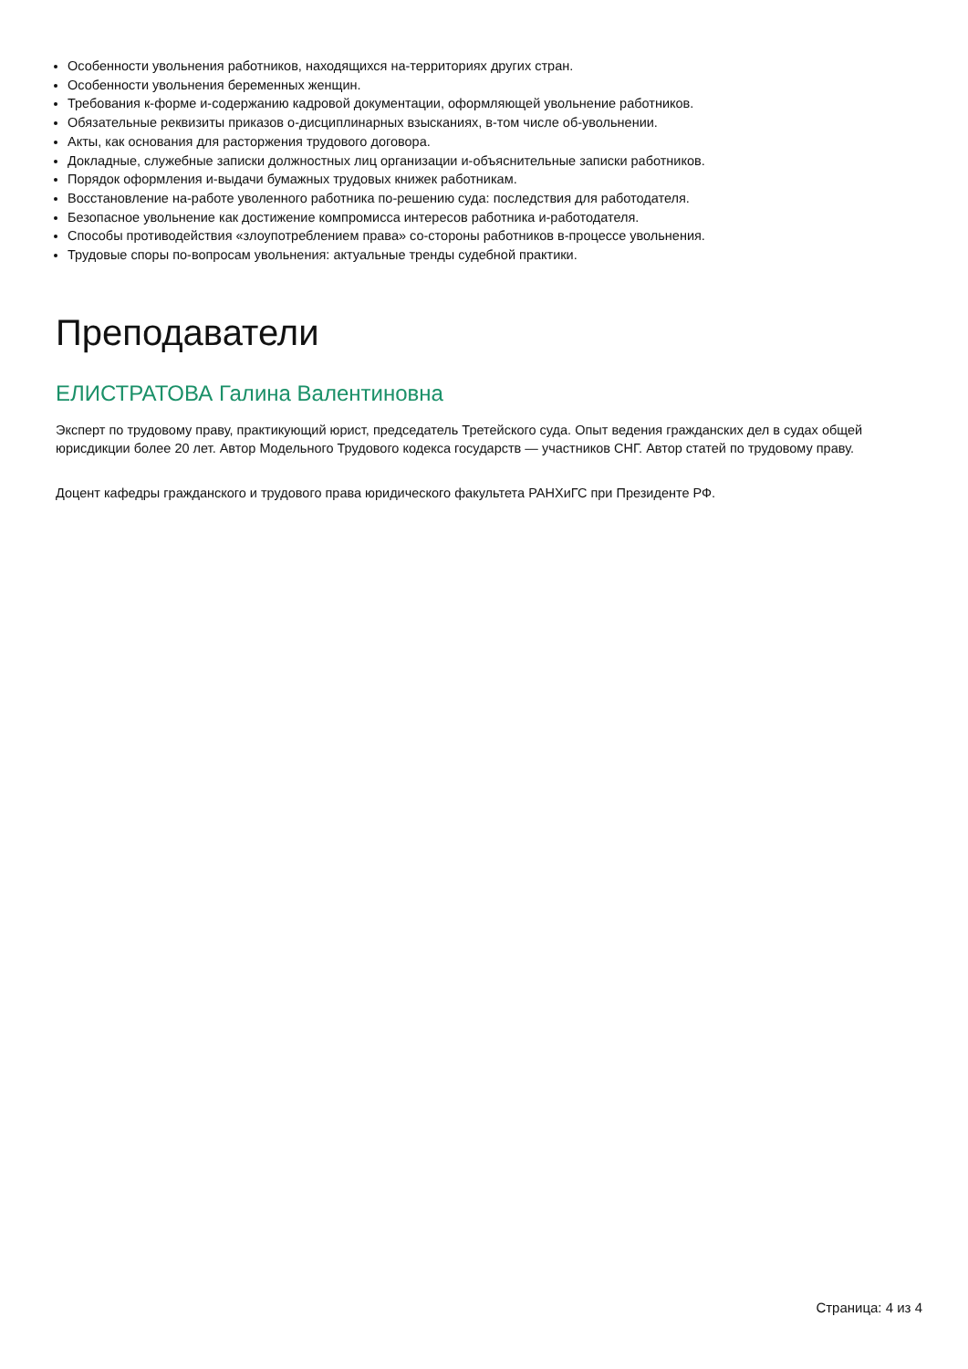Особенности увольнения работников, находящихся на-территориях других стран.
Особенности увольнения беременных женщин.
Требования к-форме и-содержанию кадровой документации, оформляющей увольнение работников.
Обязательные реквизиты приказов о-дисциплинарных взысканиях, в-том числе об-увольнении.
Акты, как основания для расторжения трудового договора.
Докладные, служебные записки должностных лиц организации и-объяснительные записки работников.
Порядок оформления и-выдачи бумажных трудовых книжек работникам.
Восстановление на-работе уволенного работника по-решению суда: последствия для работодателя.
Безопасное увольнение как достижение компромисса интересов работника и-работодателя.
Способы противодействия «злоупотреблением права» со-стороны работников в-процессе увольнения.
Трудовые споры по-вопросам увольнения: актуальные тренды судебной практики.
Преподаватели
ЕЛИСТРАТОВА Галина Валентиновна
Эксперт по трудовому праву, практикующий юрист, председатель Третейского суда. Опыт ведения гражданских дел в судах общей юрисдикции более 20 лет. Автор Модельного Трудового кодекса государств — участников СНГ. Автор статей по трудовому праву.
Доцент кафедры гражданского и трудового права юридического факультета РАНХиГС при Президенте РФ.
Страница: 4 из 4